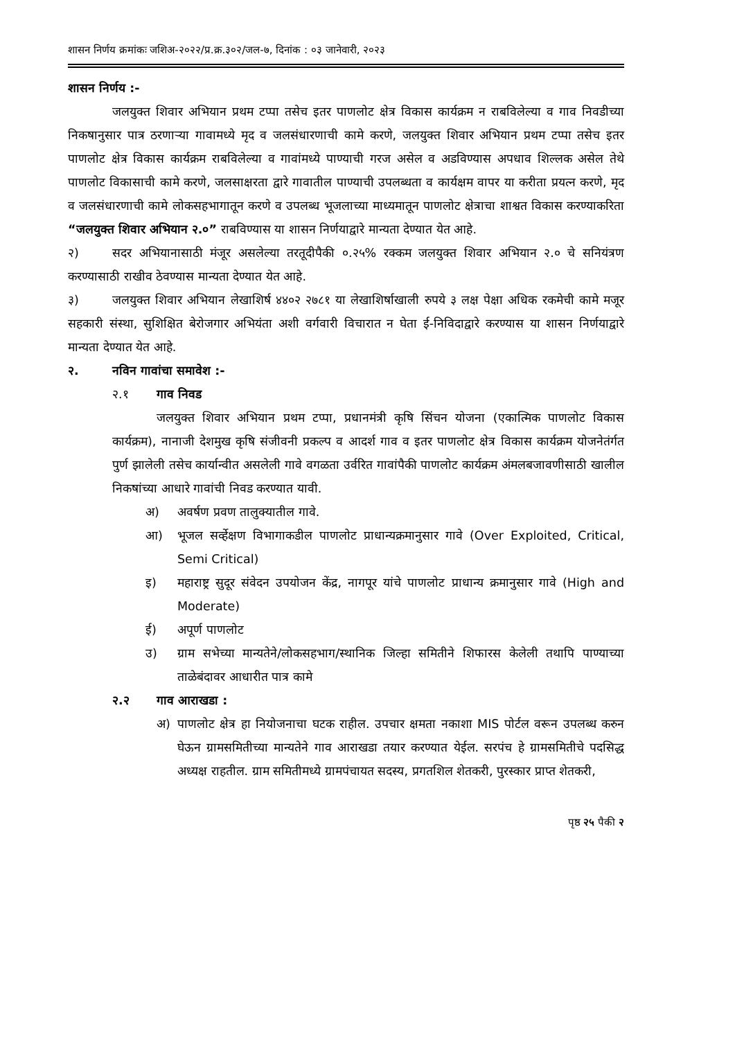शासन निर्णय क्रमांकः जशिअ-२०२२/प्र.क्र.३०२/जल-७, दिनांक : ०३ जानेवारी, २०२३
शासन निर्णय :-
जलयुक्त शिवार अभियान प्रथम टप्पा तसेच इतर पाणलोट क्षेत्र विकास कार्यक्रम न राबविलेल्या व गाव निवडीच्या निकषानुसार पात्र ठरणाऱ्या गावामध्ये मृद व जलसंधारणाची कामे करणे, जलयुक्त शिवार अभियान प्रथम टप्पा तसेच इतर पाणलोट क्षेत्र विकास कार्यक्रम राबविलेल्या व गावांमध्ये पाण्याची गरज असेल व अडविण्यास अपधाव शिल्लक असेल तेथे पाणलोट विकासाची कामे करणे, जलसाक्षरता द्वारे गावातील पाण्याची उपलब्धता व कार्यक्षम वापर या करीता प्रयत्न करणे, मृद व जलसंधारणाची कामे लोकसहभागातून करणे व उपलब्ध भूजलाच्या माध्यमातून पाणलोट क्षेत्राचा शाश्वत विकास करण्याकरिता “जलयुक्त शिवार अभियान २.०” राबविण्यास या शासन निर्णयाद्वारे मान्यता देण्यात येत आहे.
२) सदर अभियानासाठी मंजूर असलेल्या तरतूदीपैकी ०.२५% रक्कम जलयुक्त शिवार अभियान २.० चे सनियंत्रण करण्यासाठी राखीव ठेवण्यास मान्यता देण्यात येत आहे.
३) जलयुक्त शिवार अभियान लेखाशिर्ष ४४०२ २७८१ या लेखाशिर्षाखाली रुपये ३ लक्ष पेक्षा अधिक रकमेची कामे मजूर सहकारी संस्था, सुशिक्षित बेरोजगार अभियंता अशी वर्गवारी विचारात न घेता ई-निविदाद्वारे करण्यास या शासन निर्णयाद्वारे मान्यता देण्यात येत आहे.
२. नविन गावांचा समावेश :-
२.१ गाव निवड
जलयुक्त शिवार अभियान प्रथम टप्पा, प्रधानमंत्री कृषि सिंचन योजना (एकात्मिक पाणलोट विकास कार्यक्रम), नानाजी देशमुख कृषि संजीवनी प्रकल्प व आदर्श गाव व इतर पाणलोट क्षेत्र विकास कार्यक्रम योजनेतंर्गत पुर्ण झालेली तसेच कार्यान्वीत असलेली गावे वगळता उर्वरित गावांपैकी पाणलोट कार्यक्रम अंमलबजावणीसाठी खालील निकषांच्या आधारे गावांची निवड करण्यात यावी.
अ) अवर्षण प्रवण तालुक्यातील गावे.
आ) भूजल सर्व्हेक्षण विभागाकडील पाणलोट प्राधान्यक्रमानुसार गावे (Over Exploited, Critical, Semi Critical)
इ) महाराष्ट्र सुदूर संवेदन उपयोजन केंद्र, नागपूर यांचे पाणलोट प्राधान्य क्रमानुसार गावे (High and Moderate)
ई) अपूर्ण पाणलोट
उ) ग्राम सभेच्या मान्यतेने/लोकसहभाग/स्थानिक जिल्हा समितीने शिफारस केलेली तथापि पाण्याच्या ताळेबंदावर आधारीत पात्र कामे
२.२ गाव आराखडा :
अ) पाणलोट क्षेत्र हा नियोजनाचा घटक राहील. उपचार क्षमता नकाशा MIS पोर्टल वरून उपलब्ध करुन घेऊन ग्रामसमितीच्या मान्यतेने गाव आराखडा तयार करण्यात येईल. सरपंच हे ग्रामसमितीचे पदसिद्ध अध्यक्ष राहतील. ग्राम समितीमध्ये ग्रामपंचायत सदस्य, प्रगतशिल शेतकरी, पुरस्कार प्राप्त शेतकरी,
पृष्ठ २५ पैकी २